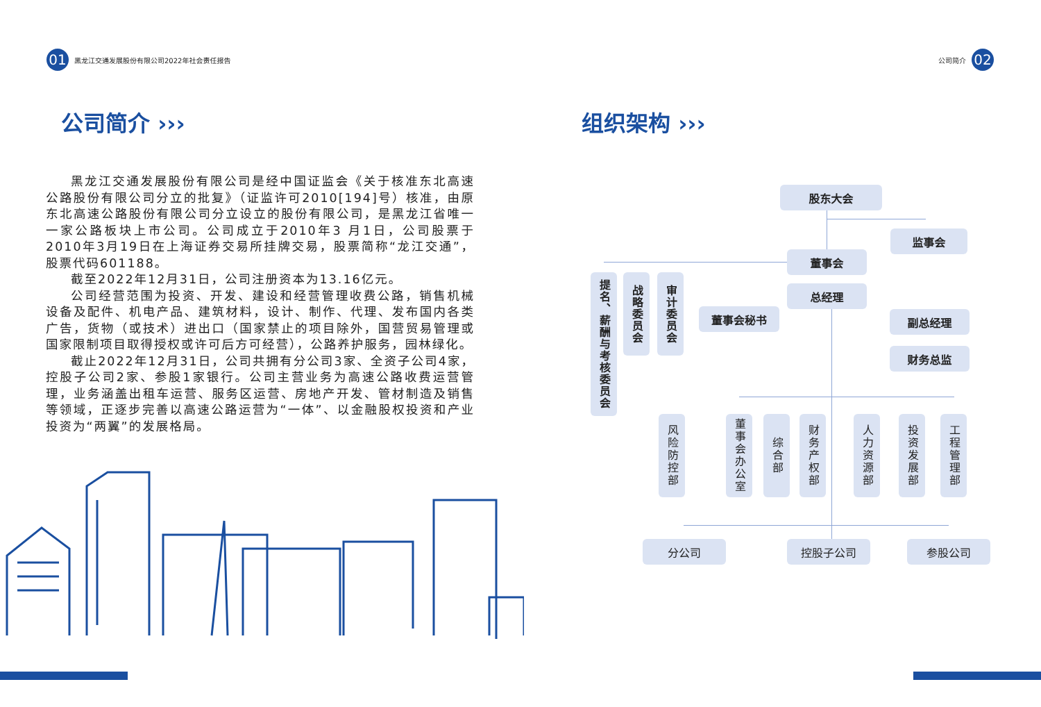01
黑龙江交通发展股份有限公司2022年社会责任报告
公司简介
02
公司简介 ››› 组织架构 ›››
黑龙江交通发展股份有限公司是经中国证监会《关于核准东北高速公路股份有限公司分立的批复》（证监许可2010[194]号）核准，由原东北高速公路股份有限公司分立设立的股份有限公司，是黑龙江省唯一一家公路板块上市公司。公司成立于2010年3 月1日，公司股票于2010年3月19日在上海证券交易所挂牌交易，股票简称“龙江交通”，股票代码601188。
截至2022年12月31日，公司注册资本为13.16亿元。
公司经营范围为投资、开发、建设和经营管理收费公路，销售机械设备及配件、机电产品、建筑材料，设计、制作、代理、发布国内各类广告，货物（或技术）进出口（国家禁止的项目除外，国营贸易管理或国家限制项目取得授权或许可后方可经营），公路养护服务，园林绿化。
截止2022年12月31日，公司共拥有分公司3家、全资子公司4家，控股子公司2家、参股1家银行。公司主营业务为高速公路收费运营管理，业务涵盖出租车运营、服务区运营、房地产开发、管材制造及销售等领域，正逐步完善以高速公路运营为“一体”、以金融股权投资和产业投资为“两翼”的发展格局。
股东大会
监事会
董事会
总经理
董事会秘书 副总经理
财务总监
提名、薪酬与考核委员会
战略委员会
审计委员会
风险防控部
董事会办公室
综合部
财务产权部
人力资源部
投资发展部
工程管理部
分公司 控股子公司 参股公司